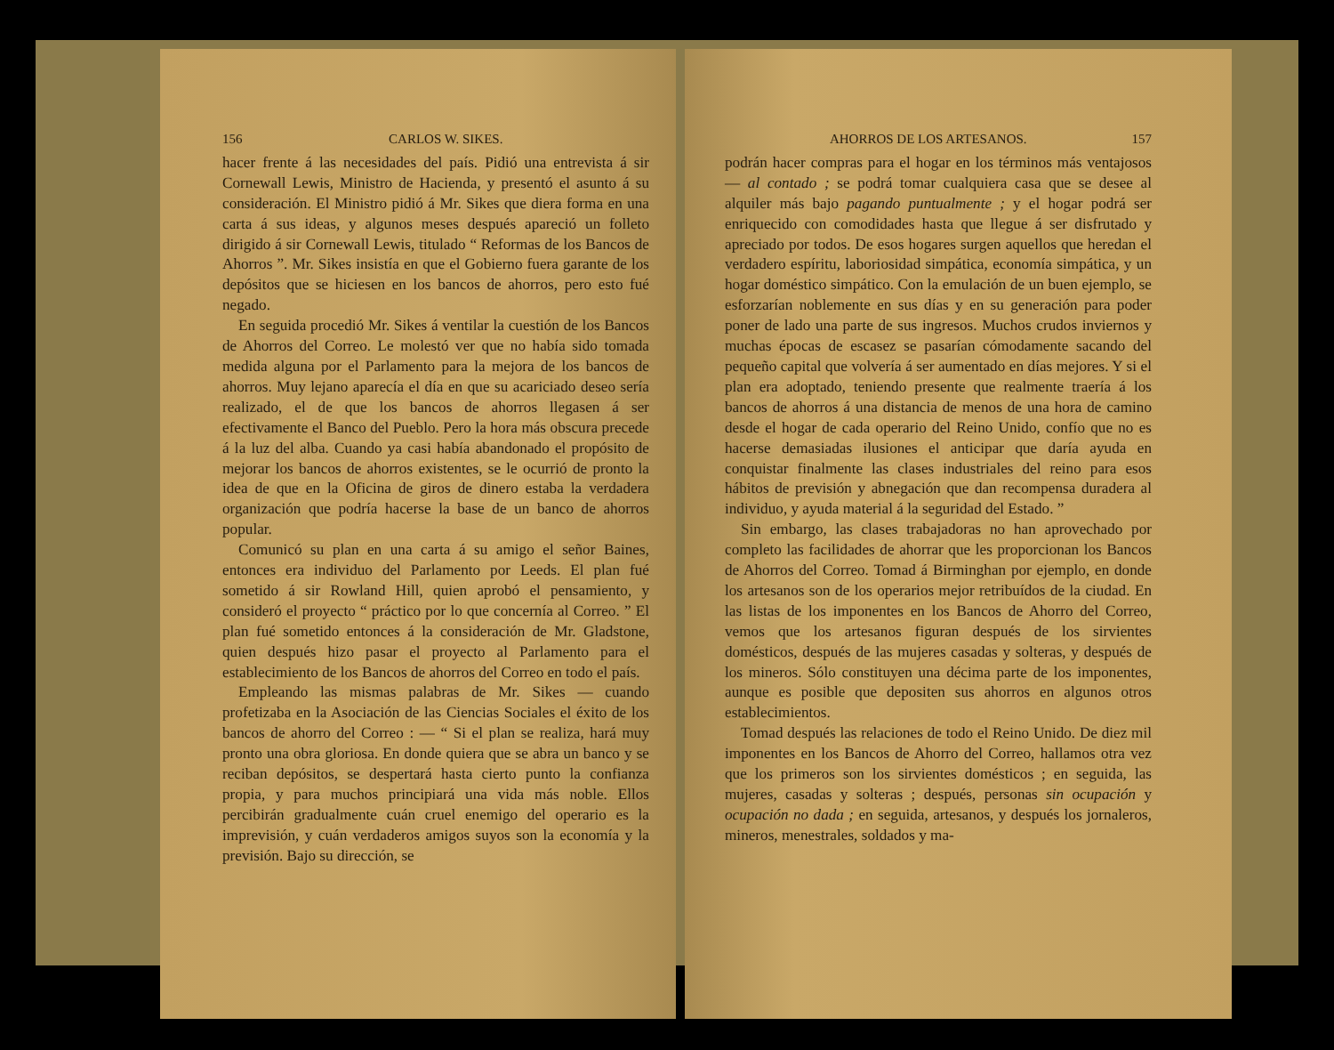156 CARLOS W. SIKES.
hacer frente á las necesidades del país. Pidió una entrevista á sir Cornewall Lewis, Ministro de Hacienda, y presentó el asunto á su consideración. El Ministro pidió á Mr. Sikes que diera forma en una carta á sus ideas, y algunos meses después apareció un folleto dirigido á sir Cornewall Lewis, titulado “ Reformas de los Bancos de Ahorros ”. Mr. Sikes insistía en que el Gobierno fuera garante de los depósitos que se hiciesen en los bancos de ahorros, pero esto fué negado.
En seguida procedió Mr. Sikes á ventilar la cuestión de los Bancos de Ahorros del Correo. Le molestó ver que no había sido tomada medida alguna por el Parlamento para la mejora de los bancos de ahorros. Muy lejano aparecía el día en que su acariciado deseo sería realizado, el de que los bancos de ahorros llegasen á ser efectivamente el Banco del Pueblo. Pero la hora más obscura precede á la luz del alba. Cuando ya casi había abandonado el propósito de mejorar los bancos de ahorros existentes, se le ocurrió de pronto la idea de que en la Oficina de giros de dinero estaba la verdadera organización que podría hacerse la base de un banco de ahorros popular.
Comunicó su plan en una carta á su amigo el señor Baines, entonces era individuo del Parlamento por Leeds. El plan fué sometido á sir Rowland Hill, quien aprobó el pensamiento, y consideró el proyecto “ práctico por lo que concernía al Correo. ” El plan fué sometido entonces á la consideración de Mr. Gladstone, quien después hizo pasar el proyecto al Parlamento para el establecimiento de los Bancos de ahorros del Correo en todo el país.
Empleando las mismas palabras de Mr. Sikes — cuando profetizaba en la Asociación de las Ciencias Sociales el éxito de los bancos de ahorro del Correo : — “ Si el plan se realiza, hará muy pronto una obra gloriosa. En donde quiera que se abra un banco y se reciban depósitos, se despertará hasta cierto punto la confianza propia, y para muchos principiará una vida más noble. Ellos percibirán gradualmente cuán cruel enemigo del operario es la imprevisión, y cuán verdaderos amigos suyos son la economía y la previsión. Bajo su dirección, se
AHORROS DE LOS ARTESANOS. 157
podrán hacer compras para el hogar en los términos más ventajosos — al contado ; se podrá tomar cualquiera casa que se desee al alquiler más bajo pagando puntualmente ; y el hogar podrá ser enriquecido con comodidades hasta que llegue á ser disfrutado y apreciado por todos. De esos hogares surgen aquellos que heredan el verdadero espíritu, laboriosidad simpática, economía simpática, y un hogar doméstico simpático. Con la emulación de un buen ejemplo, se esforzarían noblemente en sus días y en su generación para poder poner de lado una parte de sus ingresos. Muchos crudos inviernos y muchas épocas de escasez se pasarían cómodamente sacando del pequeño capital que volvería á ser aumentado en días mejores. Y si el plan era adoptado, teniendo presente que realmente traería á los bancos de ahorros á una distancia de menos de una hora de camino desde el hogar de cada operario del Reino Unido, confío que no es hacerse demasiadas ilusiones el anticipar que daría ayuda en conquistar finalmente las clases industriales del reino para esos hábitos de previsión y abnegación que dan recompensa duradera al individuo, y ayuda material á la seguridad del Estado. ”
Sin embargo, las clases trabajadoras no han aprovechado por completo las facilidades de ahorrar que les proporcionan los Bancos de Ahorros del Correo. Tomad á Birminghan por ejemplo, en donde los artesanos son de los operarios mejor retribuídos de la ciudad. En las listas de los imponentes en los Bancos de Ahorro del Correo, vemos que los artesanos figuran después de los sirvientes domésticos, después de las mujeres casadas y solteras, y después de los mineros. Sólo constituyen una décima parte de los imponentes, aunque es posible que depositen sus ahorros en algunos otros establecimientos.
Tomad después las relaciones de todo el Reino Unido. De diez mil imponentes en los Bancos de Ahorro del Correo, hallamos otra vez que los primeros son los sirvientes domésticos ; en seguida, las mujeres, casadas y solteras ; después, personas sin ocupación y ocupación no dada ; en seguida, artesanos, y después los jornaleros, mineros, menestrales, soldados y ma-